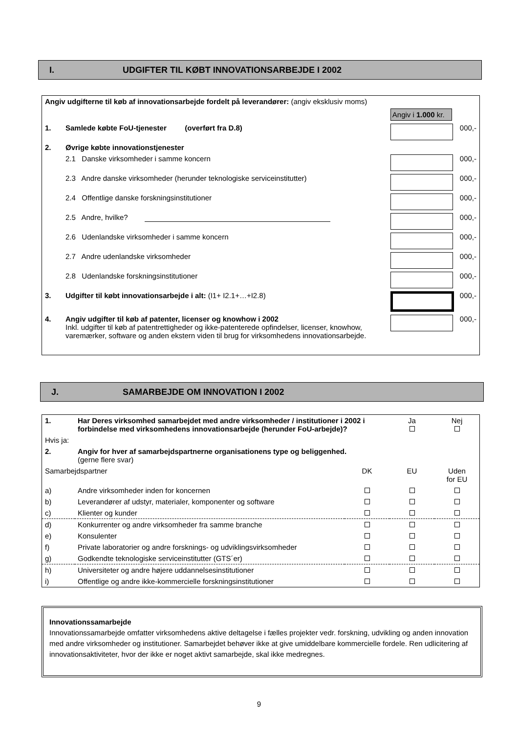I. UDGIFTER TIL KØBT INNOVATIONSARBEJDE I 2002
| Angiv udgifterne til køb af innovationsarbejde fordelt på leverandører: (angiv eksklusiv moms) | | | |
| | | Angiv i 1.000 kr. | |
| 1. | Samlede købte FoU-tjenester (overført fra D.8) | | 000,- |
| 2. | Øvrige købte innovationstjenester | | |
| | 2.1 Danske virksomheder i samme koncern | | 000,- |
| | 2.3 Andre danske virksomheder (herunder teknologiske serviceinstitutter) | | 000,- |
| | 2.4 Offentlige danske forskningsinstitutioner | | 000,- |
| | 2.5 Andre, hvilke? | | 000,- |
| | 2.6 Udenlandske virksomheder i samme koncern | | 000,- |
| | 2.7 Andre udenlandske virksomheder | | 000,- |
| | 2.8 Udenlandske forskningsinstitutioner | | 000,- |
| 3. | Udgifter til købt innovationsarbejde i alt: (I1+ I2.1+…+I2.8) | | 000,- |
| 4. | Angiv udgifter til køb af patenter, licenser og knowhow i 2002 Inkl. udgifter til køb af patentrettigheder og ikke-patenterede opfindelser, licenser, knowhow, varemærker, software og anden ekstern viden til brug for virksomhedens innovationsarbejde. | | 000,- |
J. SAMARBEJDE OM INNOVATION I 2002
| 1. | Har Deres virksomhed samarbejdet med andre virksomheder / institutioner i 2002 i forbindelse med virksomhedens innovationsarbejde (herunder FoU-arbejde)? | | Ja | Nej |
| Hvis ja: | | | | |
| 2. | Angiv for hver af samarbejdspartnerne organisationens type og beliggenhed. (gerne flere svar) | | | |
| Samarbejdspartner | | DK | EU | Uden for EU |
| a) | Andre virksomheder inden for koncernen | | | |
| b) | Leverandører af udstyr, materialer, komponenter og software | | | |
| c) | Klienter og kunder | | | |
| d) | Konkurrenter og andre virksomheder fra samme branche | | | |
| e) | Konsulenter | | | |
| f) | Private laboratorier og andre forsknings- og udviklingsvirksomheder | | | |
| g) | Godkendte teknologiske serviceinstitutter (GTS´er) | | | |
| h) | Universiteter og andre højere uddannelsesinstitutioner | | | |
| i) | Offentlige og andre ikke-kommercielle forskningsinstitutioner | | | |
Innovationssamarbejde
Innovationssamarbejde omfatter virksomhedens aktive deltagelse i fælles projekter vedr. forskning, udvikling og anden innovation med andre virksomheder og institutioner. Samarbejdet behøver ikke at give umiddelbare kommercielle fordele. Ren udlicitering af innovationsaktiviteter, hvor der ikke er noget aktivt samarbejde, skal ikke medregnes.
9